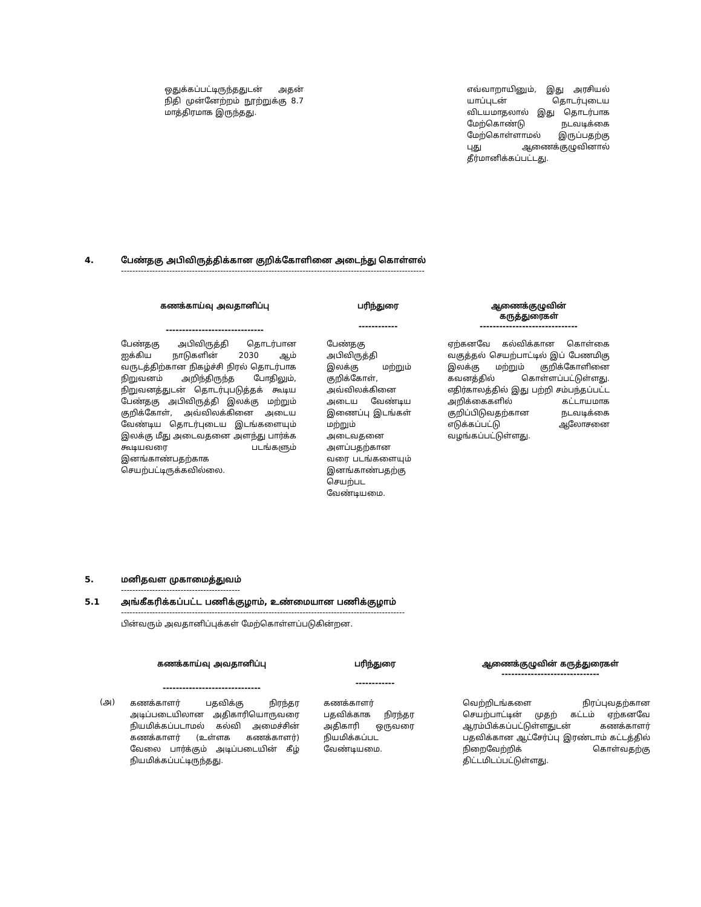| ஒதுக்கப்பட்டிருந்ததுடன் அதன் நிதி முன்னேற்றம் நூற்றுக்கு 8.7 மாத்திரமாக இருந்தது. | | எவ்வாறாயினும், இது அரசியல் யாப்புடன் தொடர்புடைய விடயமாதலால் இது தொடர்பாக மேற்கொண்டு நடவடிக்கை மேற்கொள்ளாமல் இருப்பதற்கு புது ஆணைக்குழுவினால் தீர்மானிக்கப்பட்டது. |
4. பேண்தகு அபிவிருத்திக்கான குறிக்கோளினை அடைந்து கொள்ளல்
-----------------------------------------------------------------------------------------------------------
| கணக்காய்வு அவதானிப்பு | பரிந்துரை | ஆணைக்குழுவின் கருத்துரைகள் |
| ------------------------------ | ------------ | ------------------------------ |
| பேண்தகு அபிவிருத்தி தொடர்பான ஐக்கிய நாடுகளின் 2030 ஆம் வருடத்திற்கான நிகழ்ச்சி நிரல் தொடர்பாக நிறுவனம் அறிந்திருந்த போதிலும், நிறுவனத்துடன் தொடர்புபடுத்தக் கூடிய பேண்தகு அபிவிருத்தி இலக்கு மற்றும் குறிக்கோள், அவ்விலக்கினை அடைய வேண்டிய தொடர்புடைய இடங்களையும் இலக்கு மீது அடைவதனை அளந்து பார்க்க கூடியவரை படங்களும் இனங்காண்பதற்காக செயற்பட்டிருக்கவில்லை. | பேண்தகு அபிவிருத்தி இலக்கு மற்றும் குறிக்கோள், அவ்விலக்கினை அடைய வேண்டிய இணைப்பு இடங்கள் மற்றும் அடைவதனை அளப்பதற்கான வரை படங்களையும் இனங்காண்பதற்கு செயற்பட வேண்டியமை. | ஏற்கனவே கல்விக்கான கொள்கை வகுத்தல் செயற்பாட்டில் இப் பேணமிகு இலக்கு மற்றும் குறிக்கோளினை கவனத்தில் கொள்ளப்பட்டுள்ளது. எதிர்காலத்தில் இது பற்றி சம்பந்தப்பட்ட அறிக்கைகளில் கட்டாயமாக குறிப்பிடுவதற்கான நடவடிக்கை எடுக்கப்பட்டு ஆலோசனை வழங்கப்பட்டுள்ளது. |
5. மனிதவள முகாமைத்துவம்
------------------------------------------
5.1 அங்கீகரிக்கப்பட்ட பணிக்குழாம், உண்மையான பணிக்குழாம்
----------------------------------------------------------------------------------------------------
பின்வரும் அவதானிப்புக்கள் மேற்கொள்ளப்படுகின்றன.
| | கணக்காய்வு அவதானிப்பு | பரிந்துரை | ஆணைக்குழுவின் கருத்துரைகள் ------------------------------ |
| | ------------------------------ | ------------ | |
| (அ) | கணக்காளர் பதவிக்கு நிரந்தர அடிப்படையிலான அதிகாரியொருவரை நியமிக்கப்படாமல் கல்வி அமைச்சின் கணக்காளர் (உள்ளக கணக்காளர்) வேலை பார்க்கும் அடிப்படையின் கீழ் நியமிக்கப்பட்டிருந்தது. | கணக்காளர் பதவிக்காக நிரந்தர அதிகாரி ஒருவரை நியமிக்கப்பட வேண்டியமை. | வெற்றிடங்களை நிரப்புவதற்கான செயற்பாட்டின் முதற் கட்டம் ஏற்கனவே ஆரம்பிக்கப்பட்டுள்ளதுடன் கணக்காளர் பதவிக்கான ஆட்சேர்ப்பு இரண்டாம் கட்டத்தில் நிறைவேற்றிக் கொள்வதற்கு திட்டமிடப்பட்டுள்ளது. |